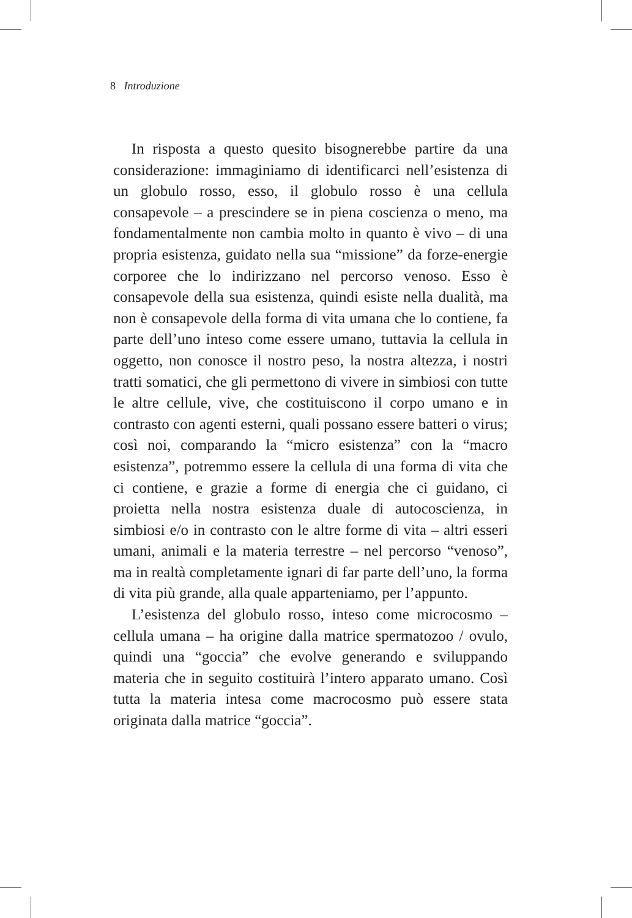8 Introduzione
In risposta a questo quesito bisognerebbe partire da una considerazione: immaginiamo di identificarci nell’esistenza di un globulo rosso, esso, il globulo rosso è una cellula consapevole – a prescindere se in piena coscienza o meno, ma fondamentalmente non cambia molto in quanto è vivo – di una propria esistenza, guidato nella sua “missione” da forze-energie corporee che lo indirizzano nel percorso venoso. Esso è consapevole della sua esistenza, quindi esiste nella dualità, ma non è consapevole della forma di vita umana che lo contiene, fa parte dell’uno inteso come essere umano, tuttavia la cellula in oggetto, non conosce il nostro peso, la nostra altezza, i nostri tratti somatici, che gli permettono di vivere in simbiosi con tutte le altre cellule, vive, che costituiscono il corpo umano e in contrasto con agenti esterni, quali possano essere batteri o virus; così noi, comparando la “micro esistenza” con la “macro esistenza”, potremmo essere la cellula di una forma di vita che ci contiene, e grazie a forme di energia che ci guidano, ci proietta nella nostra esistenza duale di autocoscienza, in simbiosi e/o in contrasto con le altre forme di vita – altri esseri umani, animali e la materia terrestre – nel percorso “venoso”, ma in realtà completamente ignari di far parte dell’uno, la forma di vita più grande, alla quale apparteniamo, per l’appunto.
L’esistenza del globulo rosso, inteso come microcosmo – cellula umana – ha origine dalla matrice spermatozoo / ovulo, quindi una “goccia” che evolve generando e sviluppando materia che in seguito costituirà l’intero apparato umano. Così tutta la materia intesa come macrocosmo può essere stata originata dalla matrice “goccia”.